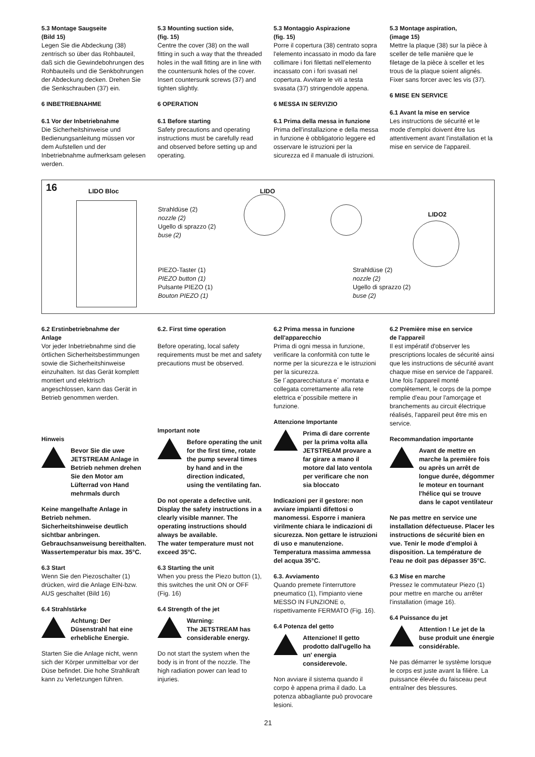5.3 Montage Saugseite
(Bild 15)
Legen Sie die Abdeckung (38) zentrisch so über das Rohbauteil, daß sich die Gewindebohrungen des Rohbauteils und die Senkbohrungen der Abdeckung decken. Drehen Sie die Senkschrauben (37) ein.
6 INBETRIEBNAHME
6.1 Vor der Inbetriebnahme
Die Sicherheitshinweise und Bedienungsanleitung müssen vor dem Aufstellen und der Inbetriebnahme aufmerksam gelesen werden.
5.3 Mounting suction side,
(fig. 15)
Centre the cover (38) on the wall fitting in such a way that the threaded holes in the wall fitting are in line with the countersunk holes of the cover. Insert countersunk screws (37) and tighten slightly.
6 OPERATION
6.1 Before starting
Safety precautions and operating instructions must be carefully read and observed before setting up and operating.
5.3 Montaggio Aspirazione
(fig. 15)
Porre il copertura (38) centrato sopra l'elemento incassato in modo da fare collimare i fori filettati nell'elemento incassato con i fori svasati nel copertura. Avvitare le viti a testa svasata (37) stringendole appena.
6 MESSA IN SERVIZIO
6.1 Prima della messa in funzione
Prima dell'installazione e della messa in funzione è obbligatorio leggere ed osservare le istruzioni per la sicurezza ed il manuale di istruzioni.
5.3 Montage aspiration,
(image 15)
Mettre la plaque (38) sur la pièce à sceller de telle manière que le filetage de la pièce à sceller et les trous de la plaque soient alignés. Fixer sans forcer avec les vis (37).
6 MISE EN SERVICE
6.1 Avant la mise en service
Les instructions de sécurité et le mode d'emploi doivent être lus attentivement avant l'installation et la mise en service de l'appareil.
16 LIDO Bloc LIDO
LIDO2
Strahldüse (2)
nozzle (2)
Ugello di sprazzo (2)
buse (2)
PIEZO-Taster (1)
PIEZO button (1)
Pulsante PIEZO (1)
Bouton PIEZO (1)
Strahldüse (2)
nozzle (2)
Ugello di sprazzo (2)
buse (2)
6.2 Erstinbetriebnahme der
Anlage
Vor jeder Inbetriebnahme sind die örtlichen Sicherheitsbestimmungen sowie die Sicherheitshinweise einzuhalten. Ist das Gerät komplett montiert und elektrisch angeschlossen, kann das Gerät in Betrieb genommen werden.
Hinweis
Bevor Sie die uwe JETSTREAM Anlage in Betrieb nehmen drehen Sie den Motor am Lüfterrad von Hand mehrmals durch
Keine mangelhafte Anlage in Betrieb nehmen.
Sicherheitshinweise deutlich sichtbar anbringen. Gebrauchsanweisung bereithalten.
Wassertemperatur bis max. 35°C.
6.3 Start
Wenn Sie den Piezoschalter (1) drücken, wird die Anlage EIN-bzw. AUS geschaltet (Bild 16)
6.4 Strahlstärke
Achtung: Der Düsenstrahl hat eine erhebliche Energie.
Starten Sie die Anlage nicht, wenn sich der Körper unmittelbar vor der Düse befindet. Die hohe Strahlkraft kann zu Verletzungen führen.
6.2. First time operation
Before operating, local safety requirements must be met and safety precautions must be observed.
Important note
Before operating the unit for the first time, rotate the pump several times by hand and in the direction indicated, using the ventilating fan.
Do not operate a defective unit. Display the safety instructions in a clearly visible manner. The operating instructions should always be available.
The water temperature must not exceed 35°C.
6.3 Starting the unit
When you press the Piezo button (1), this switches the unit ON or OFF (Fig. 16)
6.4 Strength of the jet
Warning:
The JETSTREAM has considerable energy.
Do not start the system when the body is in front of the nozzle. The high radiation power can lead to injuries.
6.2 Prima messa in funzione
dell'apparecchio
Prima di ogni messa in funzione, verificare la conformità con tutte le norme per la sicurezza e le istruzioni per la sicurezza.
Se l´apparecchiatura e´ montata e collegata correttamente alla rete elettrica e´possibile mettere in funzione.
Attenzione Importante
Prima di dare corrente per la prima volta alla JETSTREAM provare a far girare a mano il motore dal lato ventola per verificare che non sia bloccato
Indicazioni per il gestore: non avviare impianti difettosi o manomessi. Esporre i maniera virilmente chiara le indicazioni di sicurezza. Non gettare le istruzioni di uso e manutenzione. Temperatura massima ammessa del acqua 35°C.
6.3. Avviamento
Quando premete l'interruttore pneumatico (1), l'impianto viene MESSO IN FUNZIONE o, rispettivamente FERMATO (Fig. 16).
6.4 Potenza del getto
Attenzione! Il getto prodotto dall'ugello ha un' energia considerevole.
Non avviare il sistema quando il corpo è appena prima il dado. La potenza abbagliante può provocare lesioni.
6.2 Première mise en service
de l'appareil
Il est impératif d'observer les prescriptions locales de sécurité ainsi que les instructions de sécurité avant chaque mise en service de l'appareil. Une fois l'appareil monté complètement, le corps de la pompe remplie d'eau pour l'amorçage et branchements au circuit électrique réalisés, l'appareil peut être mis en service.
Recommandation importante
Avant de mettre en marche la première fois ou après un arrêt de longue durée, dégommer le moteur en tournant l'hélice qui se trouve dans le capot ventilateur
Ne pas mettre en service une installation défectueuse. Placer les instructions de sécurité bien en vue. Tenir le mode d'emploi à disposition. La température de l'eau ne doit pas dépasser 35°C.
6.3 Mise en marche
Pressez le commutateur Piezo (1) pour mettre en marche ou arrêter l'installation (image 16).
6.4 Puissance du jet
Attention ! Le jet de la buse produit une énergie considérable.
Ne pas démarrer le système lorsque le corps est juste avant la filière. La puissance élevée du faisceau peut entraîner des blessures.
21